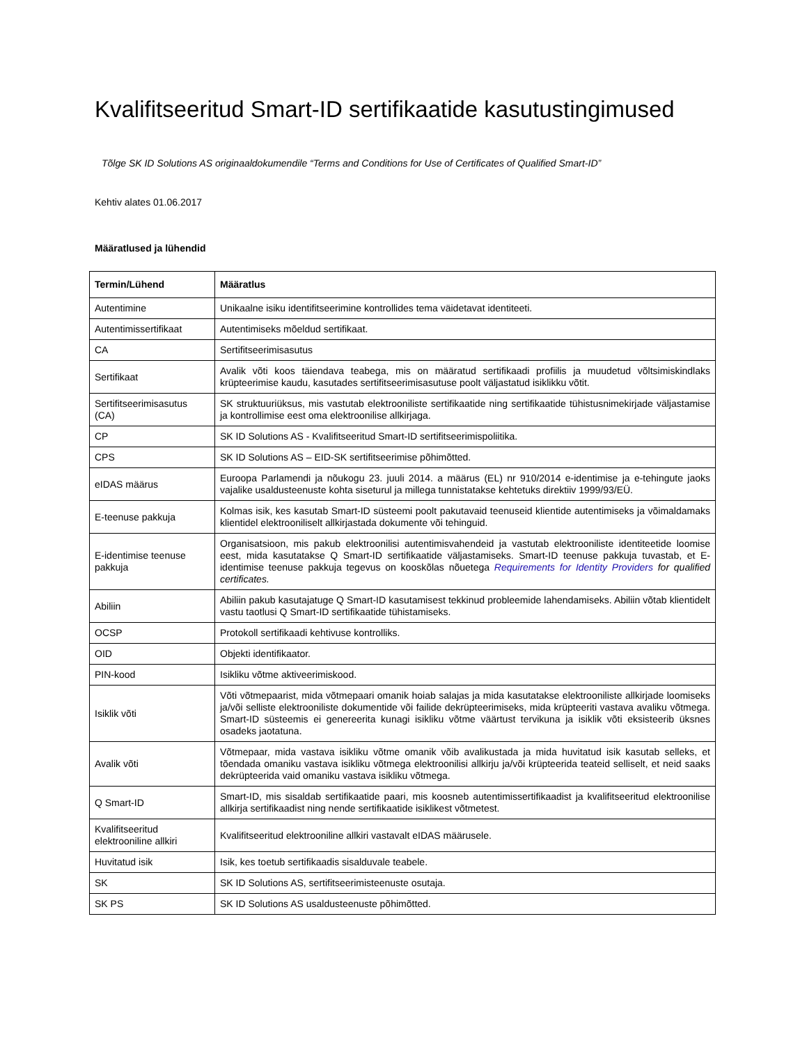Kvalifitseeritud Smart-ID sertifikaatide kasutustingimused
Tõlge SK ID Solutions AS originaaldokumendile “Terms and Conditions for Use of Certificates of Qualified Smart-ID”
Kehtiv alates 01.06.2017
Määratlused ja lühendid
| Termin/Lühend | Määratlus |
| --- | --- |
| Autentimine | Unikaalne isiku identifitseerimine kontrollides tema väidetavat identiteeti. |
| Autentimissertifikaat | Autentimiseks mõeldud sertifikaat. |
| CA | Sertifitseerimisasutus |
| Sertifikaat | Avalik võti koos täiendava teabega, mis on määratud sertifikaadi profiilis ja muudetud võltsimiskindlaks krüpteerimise kaudu, kasutades sertifitseerimisasutuse poolt väljastatud isiklikku võtit. |
| Sertifitseerimisasutus (CA) | SK struktuuriüksus, mis vastutab elektrooniliste sertifikaatide ning sertifikaatide tühistusnimekirjade väljastamise ja kontrollimise eest oma elektroonilise allkirjaga. |
| CP | SK ID Solutions AS - Kvalifitseeritud Smart-ID sertifitseerimispoliitika. |
| CPS | SK ID Solutions AS – EID-SK sertifitseerimise põhimõtted. |
| eIDAS määrus | Euroopa Parlamendi ja nõukogu 23. juuli 2014. a määrus (EL) nr 910/2014 e-identimise ja e-tehingute jaoks vajalike usaldusteenuste kohta siseturul ja millega tunnistatakse kehtetuks direktiiv 1999/93/EÜ. |
| E-teenuse pakkuja | Kolmas isik, kes kasutab Smart-ID süsteemi poolt pakutavaid teenuseid klientide autentimiseks ja võimaldamaks klientidel elektrooniliselt allkirjastada dokumente või tehinguid. |
| E-identimise teenuse pakkuja | Organisatsioon, mis pakub elektroonilisi autentimisvahendeid ja vastutab elektrooniliste identiteetide loomise eest, mida kasutatakse Q Smart-ID sertifikaatide väljastamiseks. Smart-ID teenuse pakkuja tuvastab, et E-identimise teenuse pakkuja tegevus on kooskõlas nõuetega Requirements for Identity Providers for qualified certificates. |
| Abiliin | Abiliin pakub kasutajatuge Q Smart-ID kasutamisest tekkinud probleemide lahendamiseks. Abiliin võtab klientidelt vastu taotlusi Q Smart-ID sertifikaatide tühistamiseks. |
| OCSP | Protokoll sertifikaadi kehtivuse kontrolliks. |
| OID | Objekti identifikaator. |
| PIN-kood | Isikliku võtme aktiveerimiskood. |
| Isiklik võti | Võti võtmepaarist, mida võtmepaari omanik hoiab salajas ja mida kasutatakse elektrooniliste allkirjade loomiseks ja/või selliste elektrooniliste dokumentide või failide dekrüpteerimiseks, mida krüpteeriti vastava avaliku võtmega. Smart-ID süsteemis ei genereerita kunagi isikliku võtme väärtust tervikuna ja isiklik võti eksisteerib üksnes osadeks jaotatuna. |
| Avalik võti | Võtmepaar, mida vastava isikliku võtme omanik võib avalikustada ja mida huvitatud isik kasutab selleks, et tõendada omaniku vastava isikliku võtmega elektroonilisi allkirju ja/või krüpteerida teateid selliselt, et neid saaks dekrüpteerida vaid omaniku vastava isikliku võtmega. |
| Q Smart-ID | Smart-ID, mis sisaldab sertifikaatide paari, mis koosneb autentimissertifikaadist ja kvalifitseeritud elektroonilise allkirja sertifikaadist ning nende sertifikaatide isiklikest võtmetest. |
| Kvalifitseeritud elektrooniline allkiri | Kvalifitseeritud elektrooniline allkiri vastavalt eIDAS määrusele. |
| Huvitatud isik | Isik, kes toetub sertifikaadis sisalduvale teabele. |
| SK | SK ID Solutions AS, sertifitseerimisteenuste osutaja. |
| SK PS | SK ID Solutions AS usaldusteenuste põhimõtted. |